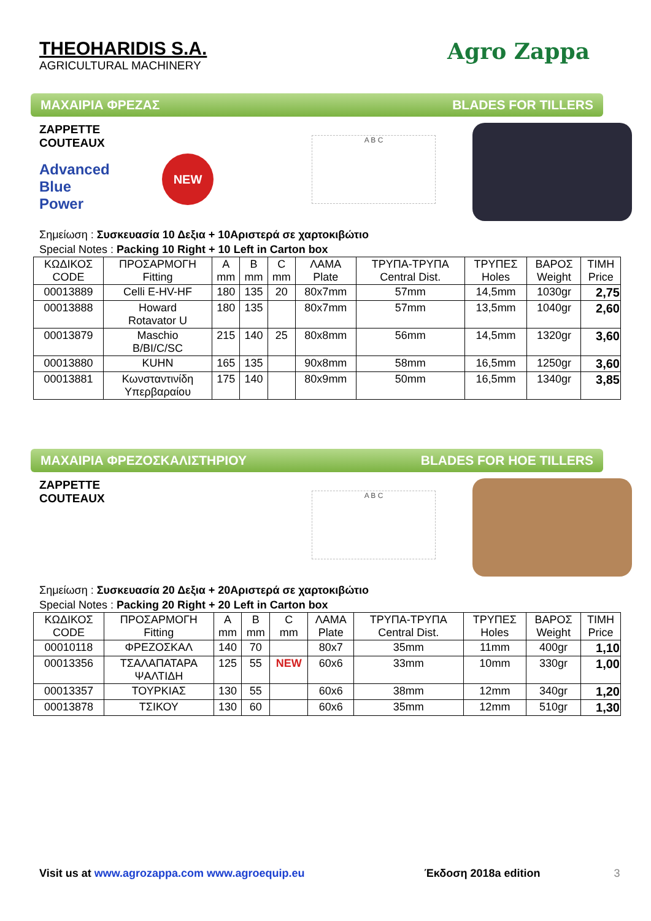THEOHARIDIS S.A.
AGRICULTURAL MACHINERY
Agro Zappa
ΜΑΧΑΙΡΙΑ ΦΡΕΖΑΣ BLADES FOR TILLERS
ZAPPETTE
COUTEAUX
Advanced
Blue
Power
NEW
A B C
Σημείωση : Συσκευασία 10 Δεξια + 10Αριστερά σε χαρτοκιβώτιο
Special Notes : Packing 10 Right + 10 Left in Carton box
| ΚΩΔΙΚΟΣ CODE | ΠΡΟΣΑΡΜΟΓΗ Fitting | A mm | B mm | C mm | ΛΑΜΑ Plate | ΤΡΥΠΑ-ΤΡΥΠΑ Central Dist. | ΤΡΥΠΕΣ Holes | ΒΑΡΟΣ Weight | ΤΙΜΗ Price |
| --- | --- | --- | --- | --- | --- | --- | --- | --- | --- |
| 00013889 | Celli E-HV-HF | 180 | 135 | 20 | 80x7mm | 57mm | 14,5mm | 1030gr | 2,75 |
| 00013888 | Howard Rotavator U | 180 | 135 | | 80x7mm | 57mm | 13,5mm | 1040gr | 2,60 |
| 00013879 | Maschio B/BI/C/SC | 215 | 140 | 25 | 80x8mm | 56mm | 14,5mm | 1320gr | 3,60 |
| 00013880 | KUHN | 165 | 135 | | 90x8mm | 58mm | 16,5mm | 1250gr | 3,60 |
| 00013881 | Κωνσταντινίδη Υπερβαραίου | 175 | 140 | | 80x9mm | 50mm | 16,5mm | 1340gr | 3,85 |
ΜΑΧΑΙΡΙΑ ΦΡΕΖΟΣΚΑΛΙΣΤΗΡΙΟΥ BLADES FOR HOE TILLERS
ZAPPETTE
COUTEAUX
A B C
Σημείωση : Συσκευασία 20 Δεξια + 20Αριστερά σε χαρτοκιβώτιο
Special Notes : Packing 20 Right + 20 Left in Carton box
| ΚΩΔΙΚΟΣ CODE | ΠΡΟΣΑΡΜΟΓΗ Fitting | A mm | B mm | C mm | ΛΑΜΑ Plate | ΤΡΥΠΑ-ΤΡΥΠΑ Central Dist. | ΤΡΥΠΕΣ Holes | ΒΑΡΟΣ Weight | ΤΙΜΗ Price |
| --- | --- | --- | --- | --- | --- | --- | --- | --- | --- |
| 00010118 | ΦΡΕΖΟΣΚΑΛ | 140 | 70 | | 80x7 | 35mm | 11mm | 400gr | 1,10 |
| 00013356 | ΤΣΑΛΑΠΑΤΑΡΑ ΨΑΛΤΙΔΗ | 125 | 55 | NEW | 60x6 | 33mm | 10mm | 330gr | 1,00 |
| 00013357 | ΤΟΥΡΚΙΑΣ | 130 | 55 | | 60x6 | 38mm | 12mm | 340gr | 1,20 |
| 00013878 | ΤΣΙΚΟΥ | 130 | 60 | | 60x6 | 35mm | 12mm | 510gr | 1,30 |
Visit us at www.agrozappa.com www.agroequip.eu Έκδοση 2018a edition 3